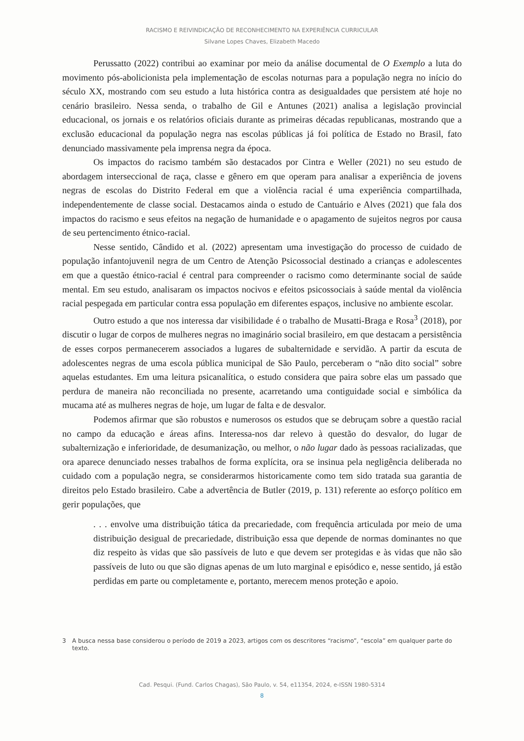RACISMO E REIVINDICAÇÃO DE RECONHECIMENTO NA EXPERIÊNCIA CURRICULAR
Silvane Lopes Chaves, Elizabeth Macedo
Perussatto (2022) contribui ao examinar por meio da análise documental de O Exemplo a luta do movimento pós-abolicionista pela implementação de escolas noturnas para a população negra no início do século XX, mostrando com seu estudo a luta histórica contra as desigualdades que persistem até hoje no cenário brasileiro. Nessa senda, o trabalho de Gil e Antunes (2021) analisa a legislação provincial educacional, os jornais e os relatórios oficiais durante as primeiras décadas republicanas, mostrando que a exclusão educacional da população negra nas escolas públicas já foi política de Estado no Brasil, fato denunciado massivamente pela imprensa negra da época.
Os impactos do racismo também são destacados por Cintra e Weller (2021) no seu estudo de abordagem interseccional de raça, classe e gênero em que operam para analisar a experiência de jovens negras de escolas do Distrito Federal em que a violência racial é uma experiência compartilhada, independentemente de classe social. Destacamos ainda o estudo de Cantuário e Alves (2021) que fala dos impactos do racismo e seus efeitos na negação de humanidade e o apagamento de sujeitos negros por causa de seu pertencimento étnico-racial.
Nesse sentido, Cândido et al. (2022) apresentam uma investigação do processo de cuidado de população infantojuvenil negra de um Centro de Atenção Psicossocial destinado a crianças e adolescentes em que a questão étnico-racial é central para compreender o racismo como determinante social de saúde mental. Em seu estudo, analisaram os impactos nocivos e efeitos psicossociais à saúde mental da violência racial pespegada em particular contra essa população em diferentes espaços, inclusive no ambiente escolar.
Outro estudo a que nos interessa dar visibilidade é o trabalho de Musatti-Braga e Rosa<sup>3</sup> (2018), por discutir o lugar de corpos de mulheres negras no imaginário social brasileiro, em que destacam a persistência de esses corpos permanecerem associados a lugares de subalternidade e servidão. A partir da escuta de adolescentes negras de uma escola pública municipal de São Paulo, perceberam o “não dito social” sobre aquelas estudantes. Em uma leitura psicanalítica, o estudo considera que paira sobre elas um passado que perdura de maneira não reconciliada no presente, acarretando uma contiguidade social e simbólica da mucama até as mulheres negras de hoje, um lugar de falta e de desvalor.
Podemos afirmar que são robustos e numerosos os estudos que se debruçam sobre a questão racial no campo da educação e áreas afins. Interessa-nos dar relevo à questão do desvalor, do lugar de subalternização e inferioridade, de desumanização, ou melhor, o não lugar dado às pessoas racializadas, que ora aparece denunciado nesses trabalhos de forma explícita, ora se insinua pela negligência deliberada no cuidado com a população negra, se considerarmos historicamente como tem sido tratada sua garantia de direitos pelo Estado brasileiro. Cabe a advertência de Butler (2019, p. 131) referente ao esforço político em gerir populações, que
. . . envolve uma distribuição tática da precariedade, com frequência articulada por meio de uma distribuição desigual de precariedade, distribuição essa que depende de normas dominantes no que diz respeito às vidas que são passíveis de luto e que devem ser protegidas e às vidas que não são passíveis de luto ou que são dignas apenas de um luto marginal e episódico e, nesse sentido, já estão perdidas em parte ou completamente e, portanto, merecem menos proteção e apoio.
3 A busca nessa base considerou o período de 2019 a 2023, artigos com os descritores “racismo”, “escola” em qualquer parte do texto.
Cad. Pesqui. (Fund. Carlos Chagas), São Paulo, v. 54, e11354, 2024, e-ISSN 1980-5314
8